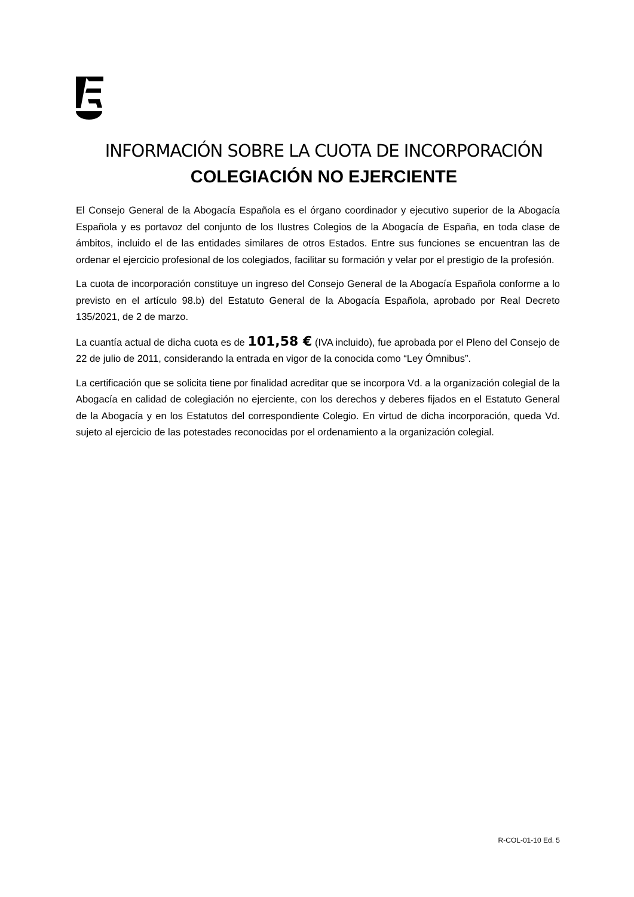INFORMACIÓN SOBRE LA CUOTA DE INCORPORACIÓN
COLEGIACIÓN NO EJERCIENTE
El Consejo General de la Abogacía Española es el órgano coordinador y ejecutivo superior de la Abogacía Española y es portavoz del conjunto de los Ilustres Colegios de la Abogacía de España, en toda clase de ámbitos, incluido el de las entidades similares de otros Estados. Entre sus funciones se encuentran las de ordenar el ejercicio profesional de los colegiados, facilitar su formación y velar por el prestigio de la profesión.
La cuota de incorporación constituye un ingreso del Consejo General de la Abogacía Española conforme a lo previsto en el artículo 98.b) del Estatuto General de la Abogacía Española, aprobado por Real Decreto 135/2021, de 2 de marzo.
La cuantía actual de dicha cuota es de 101,58 € (IVA incluido), fue aprobada por el Pleno del Consejo de 22 de julio de 2011, considerando la entrada en vigor de la conocida como “Ley Ómnibus”.
La certificación que se solicita tiene por finalidad acreditar que se incorpora Vd. a la organización colegial de la Abogacía en calidad de colegiación no ejerciente, con los derechos y deberes fijados en el Estatuto General de la Abogacía y en los Estatutos del correspondiente Colegio. En virtud de dicha incorporación, queda Vd. sujeto al ejercicio de las potestades reconocidas por el ordenamiento a la organización colegial.
R-COL-01-10 Ed. 5